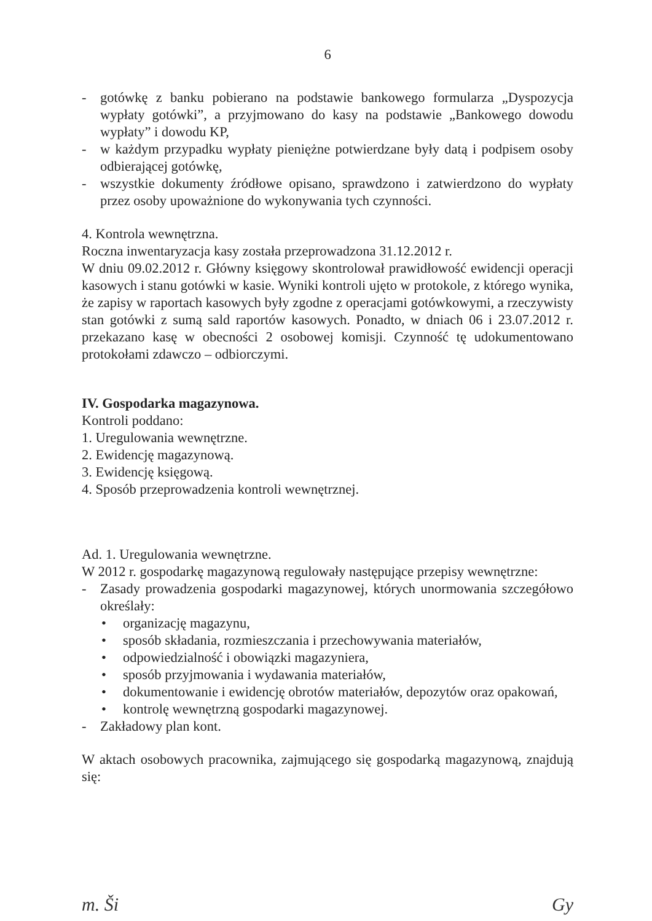6
- gotówkę z banku pobierano na podstawie bankowego formularza „Dyspozycja wypłaty gotówki”, a przyjmowano do kasy na podstawie „Bankowego dowodu wypłaty” i dowodu KP,
- w każdym przypadku wypłaty pieniężne potwierdzane były datą i podpisem osoby odbierającej gotówkę,
- wszystkie dokumenty źródłowe opisano, sprawdzono i zatwierdzono do wypłaty przez osoby upoważnione do wykonywania tych czynności.
4. Kontrola wewnętrzna.
Roczna inwentaryzacja kasy została przeprowadzona 31.12.2012 r.
W dniu 09.02.2012 r. Główny księgowy skontrolował prawidłowość ewidencji operacji kasowych i stanu gotówki w kasie. Wyniki kontroli ujęto w protokole, z którego wynika, że zapisy w raportach kasowych były zgodne z operacjami gotówkowymi, a rzeczywisty stan gotówki z sumą sald raportów kasowych. Ponadto, w dniach 06 i 23.07.2012 r. przekazano kasę w obecności 2 osobowej komisji. Czynność tę udokumentowano protokołami zdawczo – odbiorczymi.
IV. Gospodarka magazynowa.
Kontroli poddano:
1. Uregulowania wewnętrzne.
2. Ewidencję magazynową.
3. Ewidencję księgową.
4. Sposób przeprowadzenia kontroli wewnętrznej.
Ad. 1. Uregulowania wewnętrzne.
W 2012 r. gospodarkę magazynową regulowały następujące przepisy wewnętrzne:
- Zasady prowadzenia gospodarki magazynowej, których unormowania szczegółowo określały:
• organizację magazynu,
• sposób składania, rozmieszczania i przechowywania materiałów,
• odpowiedzialność i obowiązki magazyniera,
• sposób przyjmowania i wydawania materiałów,
• dokumentowanie i ewidencję obrotów materiałów, depozytów oraz opakowań,
• kontrolę wewnętrzną gospodarki magazynowej.
- Zakładowy plan kont.
W aktach osobowych pracownika, zajmującego się gospodarką magazynową, znajdują się:
m. Ši Gy